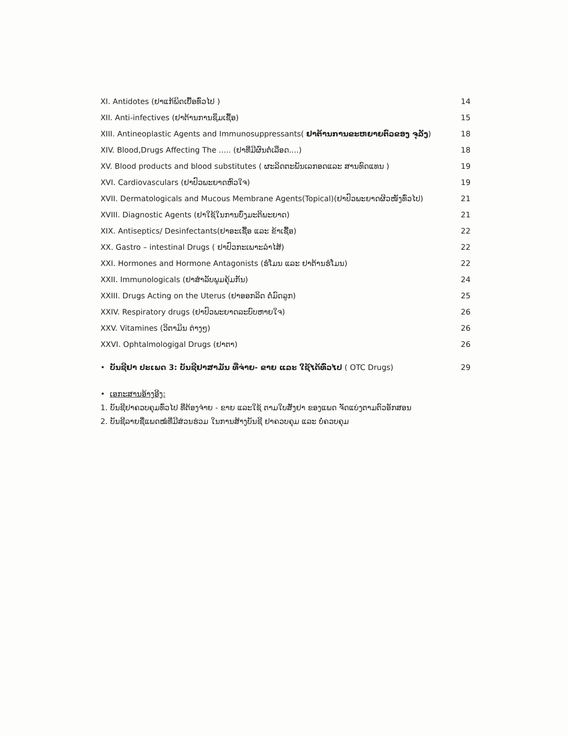XI. Antidotes (ຢາແກ້ພິດເບື້ອທົ່ວໄປ ) 14
XII. Anti-infectives (ຢາຕ້ານການຊຶມເຊື້ອ) 15
XIII. Antineoplastic Agents and Immunosuppressants( ຢາຕ້ານການຂະຫຍາຍຕົວຂອງ ຈຸລັງ) 18
XIV. Blood,Drugs Affecting The ..... (ຢາທີ່ມີຜົນຕໍ່ເລືອດ....) 18
XV. Blood products and blood substitutes ( ຜະລິດຕະພັນເລກອດແລະ ສານທົດແທນ ) 19
XVI. Cardiovasculars (ຢາປົວພະຍາດຫົວໃຈ) 19
XVII. Dermatologicals and Mucous Membrane Agents(Topical)(ຢາປົວພະຍາດຜິວໜັງທົ່ວໄປ) 21
XVIII. Diagnostic Agents (ຢາໃຊ້ໃນການບົ່ງມະຕິພະຍາດ) 21
XIX. Antiseptics/ Desinfectants(ຢາອະເຊື້ອ ແລະ ຂ້າເຊື້ອ) 22
XX. Gastro – intestinal Drugs ( ຢາປົວກະເພາະລຳໄສ້) 22
XXI. Hormones and Hormone Antagonists (ຮໍໂມນ ແລະ ຢາຕ້ານຮໍໂມນ) 22
XXII. Immunologicals (ຢາສຳລັບພູມຄຸ້ມກັນ) 24
XXIII. Drugs Acting on the Uterus (ຢາອອກລິດ ຕໍ່ມົດລູກ) 25
XXIV. Respiratory drugs (ຢາປົວພະຍາດລະບົບຫາຍໃຈ) 26
XXV. Vitamines (ວິຕາມິນ ຕ່າງໆ) 26
XXVI. Ophtalmologigal Drugs (ຢາຕາ) 26
• ບັນຊີຢາ ປະເພດ 3: ບັນຊີຢາສາມັນ ທີ່ຈ່າຍ- ຂາຍ ແລະ ໃຊ້ໄດ້ທົ່ວໄປ ( OTC Drugs) 29
• ເອກະສານອ້າງອີງ:
1. ບັນຊີຢາຄວບຄຸມທົ່ວໄປ ທີ່ຕ້ອງຈ່າຍ - ຂາຍ ແລະໃຊ້ ຕາມໃບສັ່ງຢາ ຂອງແພດ ຈັດແບ່ງຕາມຕົວອັກສອນ
2. ບັນຊີລາຍຊື່ແພດໝໍທີ່ມີສ່ວນຮ່ວມ ໃນການສ້າງບັນຊີ ຢາຄວບຄຸມ ແລະ ບໍ່ຄວບຄຸມ